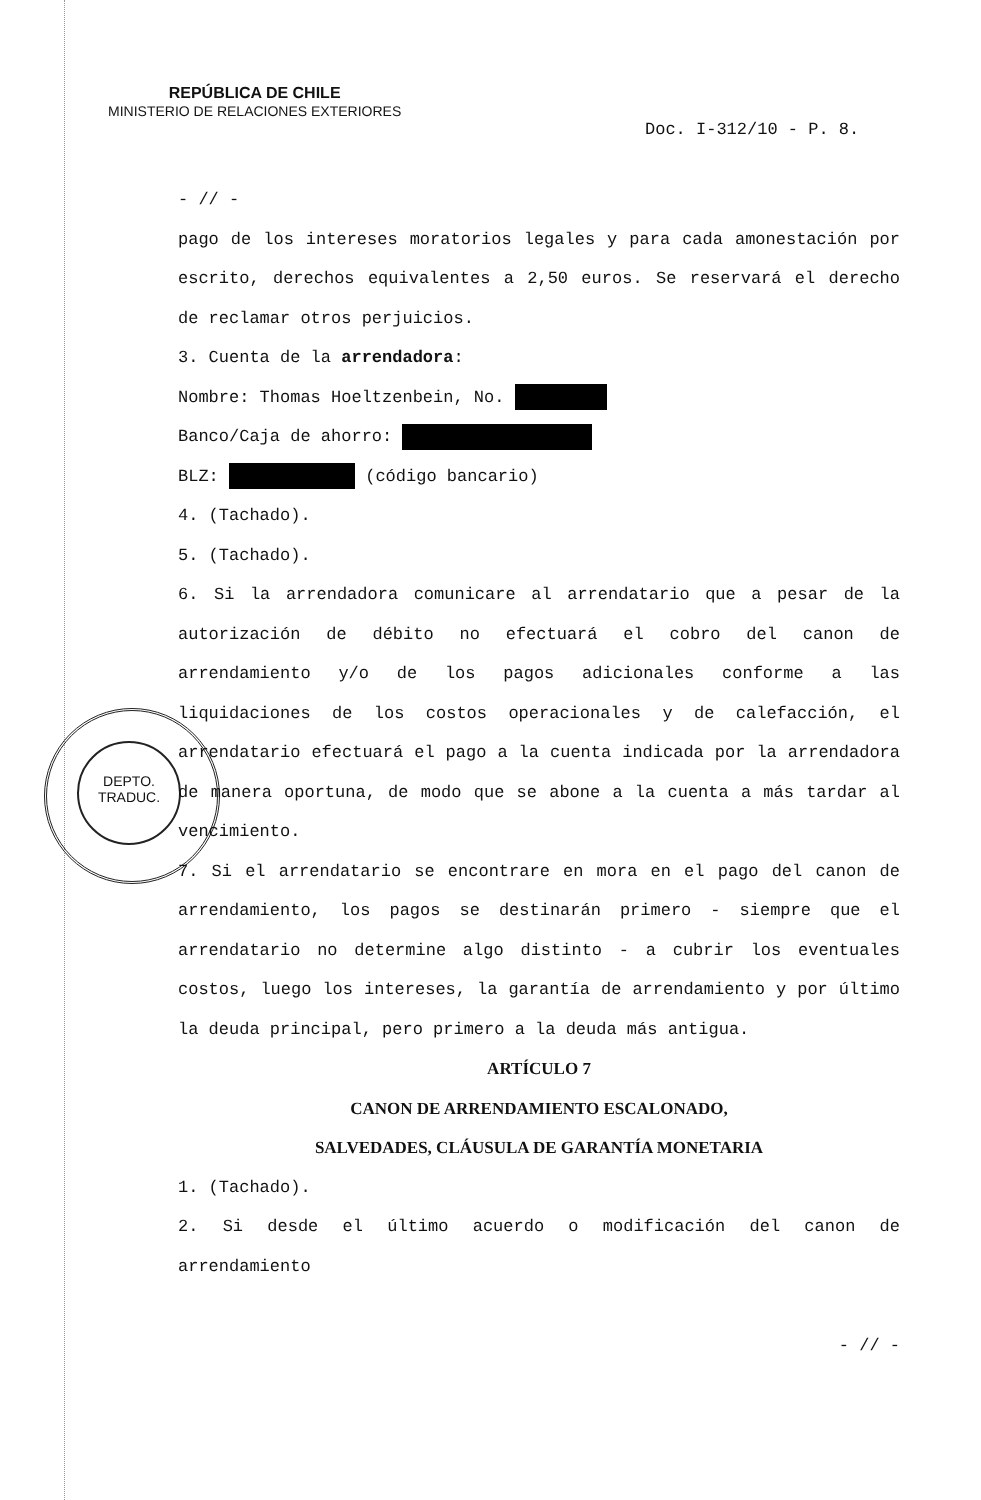REPÚBLICA DE CHILE
MINISTERIO DE RELACIONES EXTERIORES
Doc. I-312/10 - P. 8.
DEPTO.
TRADUC.
- // -
pago de los intereses moratorios legales y para cada amonestación por escrito, derechos equivalentes a 2,50 euros. Se reservará el derecho de reclamar otros perjuicios.
3. Cuenta de la arrendadora:
Nombre: Thomas Hoeltzenbein, No.
Banco/Caja de ahorro:
BLZ: (código bancario)
4. (Tachado).
5. (Tachado).
6. Si la arrendadora comunicare al arrendatario que a pesar de la autorización de débito no efectuará el cobro del canon de arrendamiento y/o de los pagos adicionales conforme a las liquidaciones de los costos operacionales y de calefacción, el arrendatario efectuará el pago a la cuenta indicada por la arrendadora de manera oportuna, de modo que se abone a la cuenta a más tardar al vencimiento.
7. Si el arrendatario se encontrare en mora en el pago del canon de arrendamiento, los pagos se destinarán primero - siempre que el arrendatario no determine algo distinto - a cubrir los eventuales costos, luego los intereses, la garantía de arrendamiento y por último la deuda principal, pero primero a la deuda más antigua.
ARTÍCULO 7
CANON DE ARRENDAMIENTO ESCALONADO,
SALVEDADES, CLÁUSULA DE GARANTÍA MONETARIA
1. (Tachado).
2. Si desde el último acuerdo o modificación del canon de arrendamiento
- // -